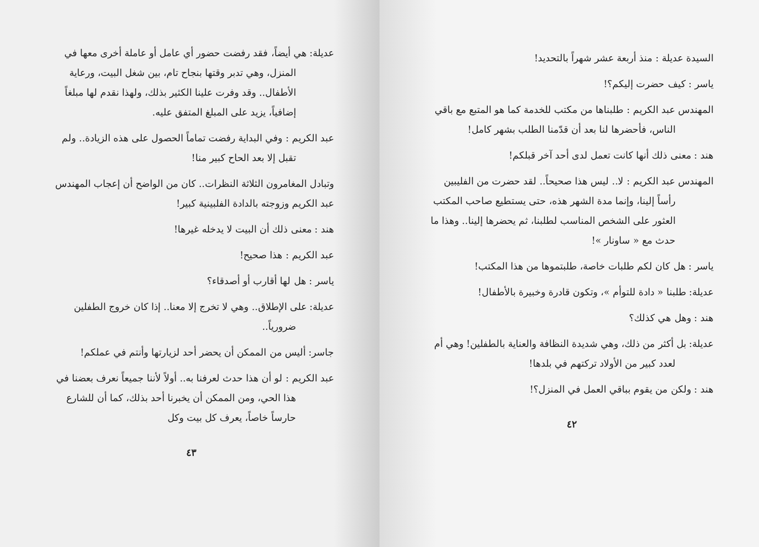السيدة عديلة : منذ أربعة عشر شهراً بالتحديد!
ياسر : كيف حضرت إليكم؟!
المهندس عبد الكريم : طلبناها من مكتب للخدمة كما هو المتبع مع باقي الناس، فأحضرها لنا بعد أن قدّمنا الطلب بشهر كامل!
هند : معنى ذلك أنها كانت تعمل لدى أحد آخر قبلكم!
المهندس عبد الكريم : لا.. ليس هذا صحيحاً.. لقد حضرت من الفليبين رأساً إلينا، وإنما مدة الشهر هذه، حتى يستطيع صاحب المكتب العثور على الشخص المناسب لطلبنا، ثم يحضرها إلينا.. وهذا ما حدث مع « ساونار »!
ياسر : هل كان لكم طلبات خاصة، طلبتموها من هذا المكتب!
عديلة: طلبنا « دادة للتوأم »، وتكون قادرة وخبيرة بالأطفال!
هند : وهل هي كذلك؟
عديلة: بل أكثر من ذلك، وهي شديدة النظافة والعناية بالطفلين! وهي أم لعدد كبير من الأولاد تركتهم في بلدها!
هند : ولكن من يقوم بباقي العمل في المنزل؟!
٤٢
عديلة: هي أيضاً، فقد رفضت حضور أي عامل أو عاملة أخرى معها في المنزل، وهي تدبر وقتها بنجاح تام، بين شغل البيت، ورعاية الأطفال.. وقد وفرت علينا الكثير بذلك، ولهذا نقدم لها مبلغاً إضافياً، يزيد على المبلغ المتفق عليه.
عبد الكريم : وفي البداية رفضت تماماً الحصول على هذه الزيادة.. ولم تقبل إلا بعد الحاح كبير منا!
وتبادل المغامرون الثلاثة النظرات.. كان من الواضح أن إعجاب المهندس عبد الكريم وزوجته بالدادة الفلبينية كبير!
هند : معنى ذلك أن البيت لا يدخله غيرها!
عبد الكريم : هذا صحيح!
ياسر : هل لها أقارب أو أصدقاء؟
عديلة: على الإطلاق.. وهي لا تخرج إلا معنا.. إذا كان خروج الطفلين ضرورياً..
جاسر: أليس من الممكن أن يحضر أحد لزيارتها وأنتم في عملكم!
عبد الكريم : لو أن هذا حدث لعرفنا به.. أولاً لأننا جميعاً نعرف بعضنا في هذا الحي، ومن الممكن أن يخبرنا أحد بذلك، كما أن للشارع حارساً خاصاً، يعرف كل بيت وكل
٤٣